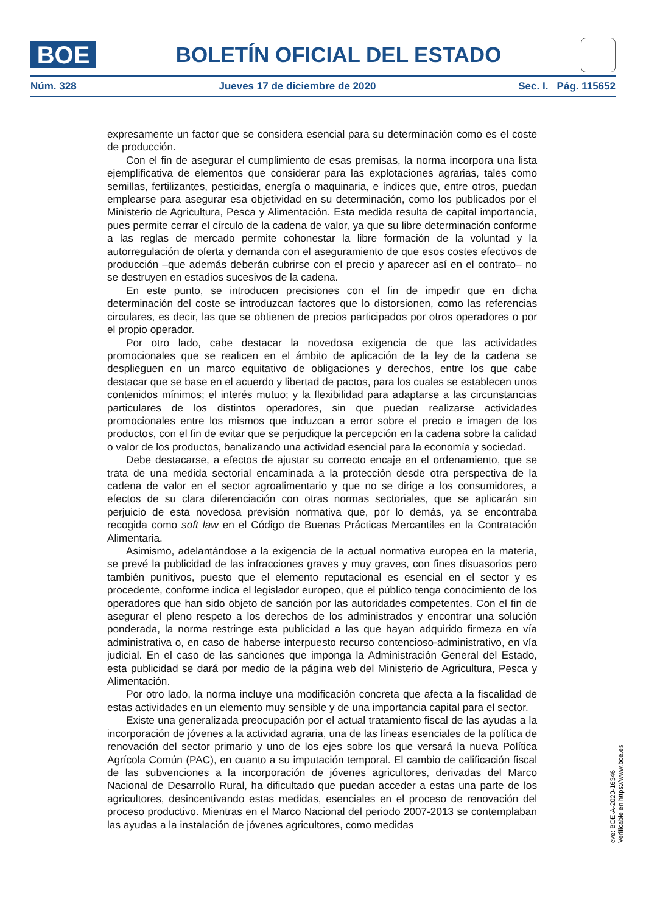BOE
BOLETÍN OFICIAL DEL ESTADO
Núm. 328 Jueves 17 de diciembre de 2020 Sec. I. Pág. 115652
expresamente un factor que se considera esencial para su determinación como es el coste de producción.
Con el fin de asegurar el cumplimiento de esas premisas, la norma incorpora una lista ejemplificativa de elementos que considerar para las explotaciones agrarias, tales como semillas, fertilizantes, pesticidas, energía o maquinaria, e índices que, entre otros, puedan emplearse para asegurar esa objetividad en su determinación, como los publicados por el Ministerio de Agricultura, Pesca y Alimentación. Esta medida resulta de capital importancia, pues permite cerrar el círculo de la cadena de valor, ya que su libre determinación conforme a las reglas de mercado permite cohonestar la libre formación de la voluntad y la autorregulación de oferta y demanda con el aseguramiento de que esos costes efectivos de producción –que además deberán cubrirse con el precio y aparecer así en el contrato– no se destruyen en estadios sucesivos de la cadena.
En este punto, se introducen precisiones con el fin de impedir que en dicha determinación del coste se introduzcan factores que lo distorsionen, como las referencias circulares, es decir, las que se obtienen de precios participados por otros operadores o por el propio operador.
Por otro lado, cabe destacar la novedosa exigencia de que las actividades promocionales que se realicen en el ámbito de aplicación de la ley de la cadena se desplieguen en un marco equitativo de obligaciones y derechos, entre los que cabe destacar que se base en el acuerdo y libertad de pactos, para los cuales se establecen unos contenidos mínimos; el interés mutuo; y la flexibilidad para adaptarse a las circunstancias particulares de los distintos operadores, sin que puedan realizarse actividades promocionales entre los mismos que induzcan a error sobre el precio e imagen de los productos, con el fin de evitar que se perjudique la percepción en la cadena sobre la calidad o valor de los productos, banalizando una actividad esencial para la economía y sociedad.
Debe destacarse, a efectos de ajustar su correcto encaje en el ordenamiento, que se trata de una medida sectorial encaminada a la protección desde otra perspectiva de la cadena de valor en el sector agroalimentario y que no se dirige a los consumidores, a efectos de su clara diferenciación con otras normas sectoriales, que se aplicarán sin perjuicio de esta novedosa previsión normativa que, por lo demás, ya se encontraba recogida como soft law en el Código de Buenas Prácticas Mercantiles en la Contratación Alimentaria.
Asimismo, adelantándose a la exigencia de la actual normativa europea en la materia, se prevé la publicidad de las infracciones graves y muy graves, con fines disuasorios pero también punitivos, puesto que el elemento reputacional es esencial en el sector y es procedente, conforme indica el legislador europeo, que el público tenga conocimiento de los operadores que han sido objeto de sanción por las autoridades competentes. Con el fin de asegurar el pleno respeto a los derechos de los administrados y encontrar una solución ponderada, la norma restringe esta publicidad a las que hayan adquirido firmeza en vía administrativa o, en caso de haberse interpuesto recurso contencioso-administrativo, en vía judicial. En el caso de las sanciones que imponga la Administración General del Estado, esta publicidad se dará por medio de la página web del Ministerio de Agricultura, Pesca y Alimentación.
Por otro lado, la norma incluye una modificación concreta que afecta a la fiscalidad de estas actividades en un elemento muy sensible y de una importancia capital para el sector.
Existe una generalizada preocupación por el actual tratamiento fiscal de las ayudas a la incorporación de jóvenes a la actividad agraria, una de las líneas esenciales de la política de renovación del sector primario y uno de los ejes sobre los que versará la nueva Política Agrícola Común (PAC), en cuanto a su imputación temporal. El cambio de calificación fiscal de las subvenciones a la incorporación de jóvenes agricultores, derivadas del Marco Nacional de Desarrollo Rural, ha dificultado que puedan acceder a estas una parte de los agricultores, desincentivando estas medidas, esenciales en el proceso de renovación del proceso productivo. Mientras en el Marco Nacional del periodo 2007-2013 se contemplaban las ayudas a la instalación de jóvenes agricultores, como medidas
cve: BOE-A-2020-16346
Verificable en https://www.boe.es